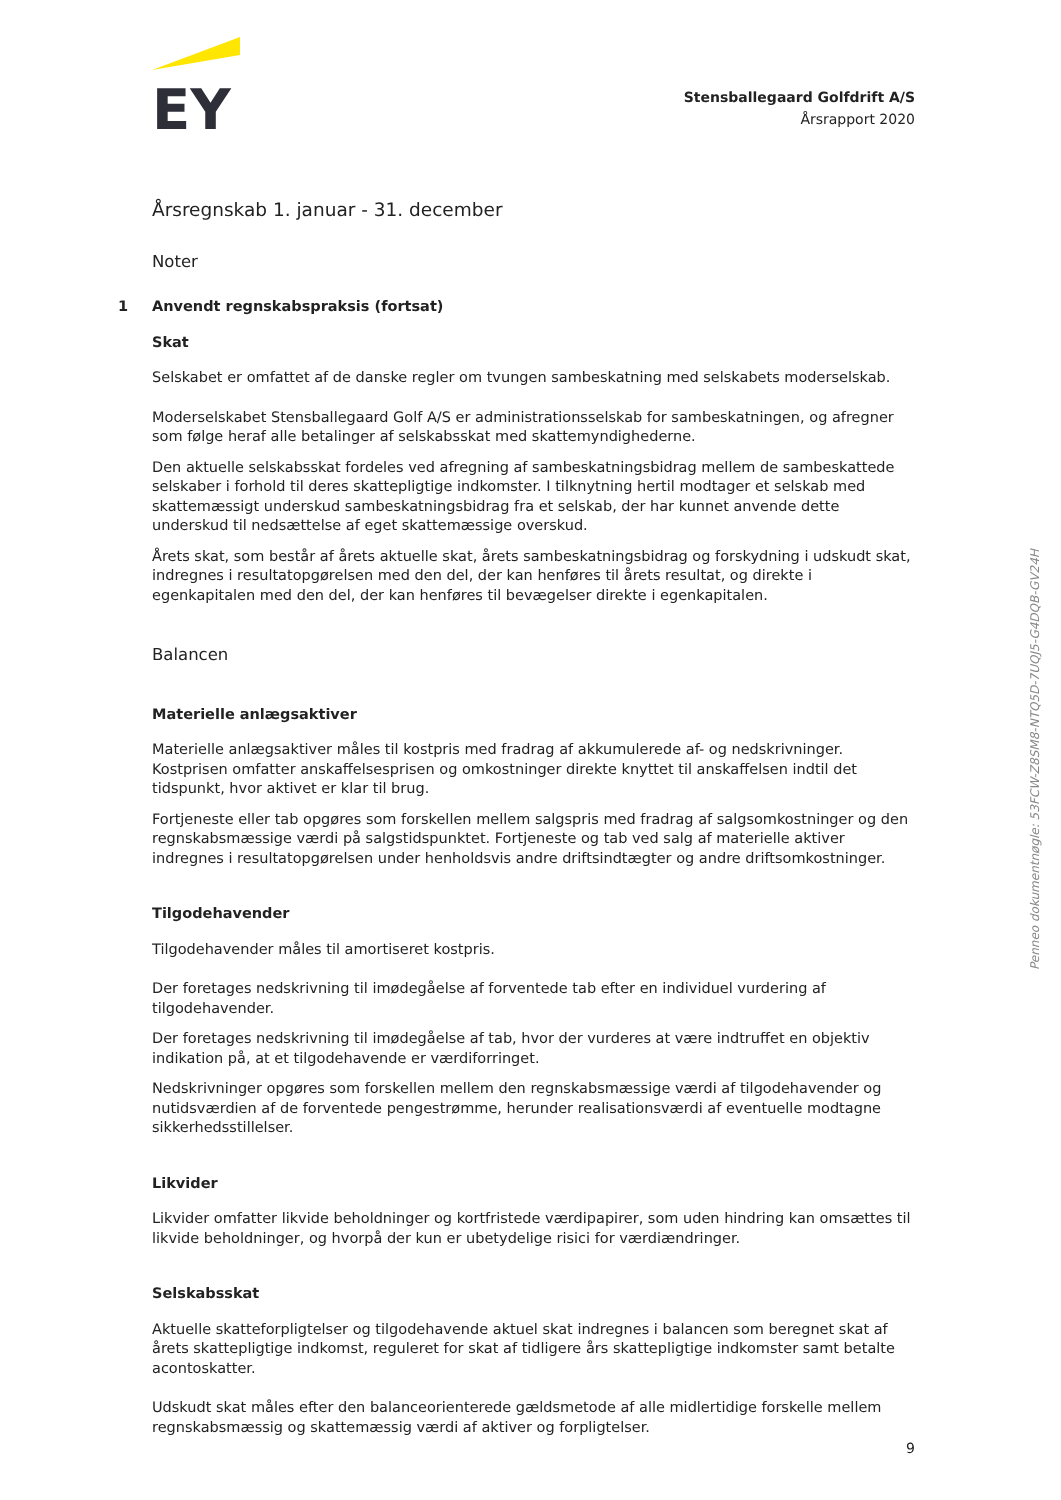EY
Stensballegaard Golfdrift A/S
Årsrapport 2020
Årsregnskab 1. januar - 31. december
Noter
1 Anvendt regnskabspraksis (fortsat)
Skat
Selskabet er omfattet af de danske regler om tvungen sambeskatning med selskabets moderselskab.
Moderselskabet Stensballegaard Golf A/S er administrationsselskab for sambeskatningen, og afregner som følge heraf alle betalinger af selskabsskat med skattemyndighederne.
Den aktuelle selskabsskat fordeles ved afregning af sambeskatningsbidrag mellem de sambeskattede selskaber i forhold til deres skattepligtige indkomster. I tilknytning hertil modtager et selskab med skattemæssigt underskud sambeskatningsbidrag fra et selskab, der har kunnet anvende dette underskud til nedsættelse af eget skattemæssige overskud.
Årets skat, som består af årets aktuelle skat, årets sambeskatningsbidrag og forskydning i udskudt skat, indregnes i resultatopgørelsen med den del, der kan henføres til årets resultat, og direkte i egenkapitalen med den del, der kan henføres til bevægelser direkte i egenkapitalen.
Balancen
Materielle anlægsaktiver
Materielle anlægsaktiver måles til kostpris med fradrag af akkumulerede af- og nedskrivninger. Kostprisen omfatter anskaffelsesprisen og omkostninger direkte knyttet til anskaffelsen indtil det tidspunkt, hvor aktivet er klar til brug.
Fortjeneste eller tab opgøres som forskellen mellem salgspris med fradrag af salgsomkostninger og den regnskabsmæssige værdi på salgstidspunktet. Fortjeneste og tab ved salg af materielle aktiver indregnes i resultatopgørelsen under henholdsvis andre driftsindtægter og andre driftsomkostninger.
Tilgodehavender
Tilgodehavender måles til amortiseret kostpris.
Der foretages nedskrivning til imødegåelse af forventede tab efter en individuel vurdering af tilgodehavender.
Der foretages nedskrivning til imødegåelse af tab, hvor der vurderes at være indtruffet en objektiv indikation på, at et tilgodehavende er værdiforringet.
Nedskrivninger opgøres som forskellen mellem den regnskabsmæssige værdi af tilgodehavender og nutidsværdien af de forventede pengestrømme, herunder realisationsværdi af eventuelle modtagne sikkerhedsstillelser.
Likvider
Likvider omfatter likvide beholdninger og kortfristede værdipapirer, som uden hindring kan omsættes til likvide beholdninger, og hvorpå der kun er ubetydelige risici for værdiændringer.
Selskabsskat
Aktuelle skatteforpligtelser og tilgodehavende aktuel skat indregnes i balancen som beregnet skat af årets skattepligtige indkomst, reguleret for skat af tidligere års skattepligtige indkomster samt betalte acontoskatter.
Udskudt skat måles efter den balanceorienterede gældsmetode af alle midlertidige forskelle mellem regnskabsmæssig og skattemæssig værdi af aktiver og forpligtelser.
Penneo dokumentnøgle: 53FCW-Z8SM8-NTQ5D-7UQJ5-G4DQB-GV24H
9